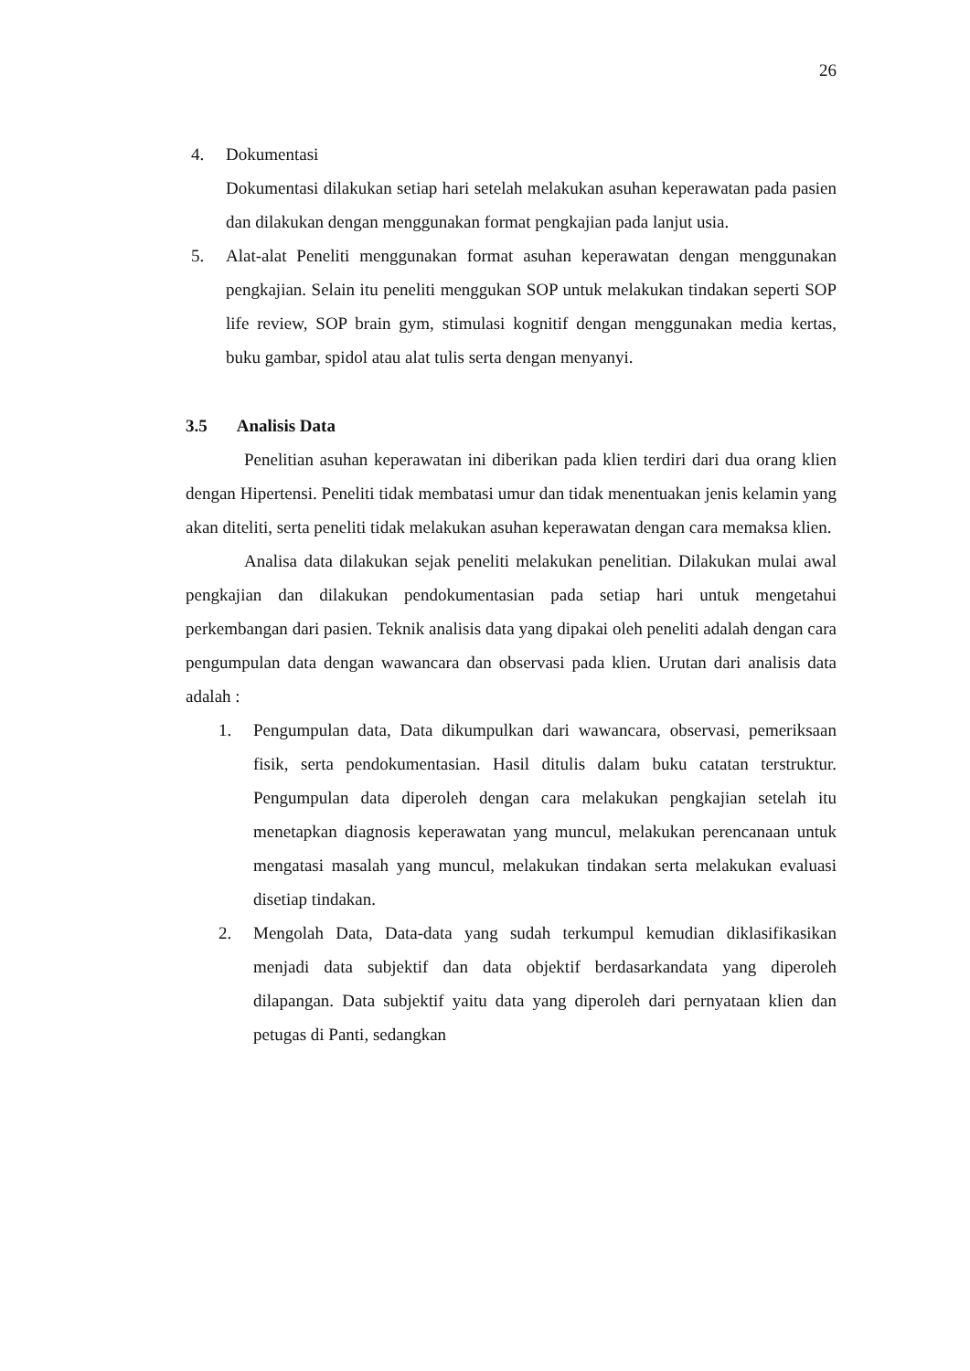26
4. Dokumentasi
Dokumentasi dilakukan setiap hari setelah melakukan asuhan keperawatan pada pasien dan dilakukan dengan menggunakan format pengkajian pada lanjut usia.
5. Alat-alat Peneliti menggunakan format asuhan keperawatan dengan menggunakan pengkajian. Selain itu peneliti menggukan SOP untuk melakukan tindakan seperti SOP life review, SOP brain gym, stimulasi kognitif dengan menggunakan media kertas, buku gambar, spidol atau alat tulis serta dengan menyanyi.
3.5 Analisis Data
Penelitian asuhan keperawatan ini diberikan pada klien terdiri dari dua orang klien dengan Hipertensi. Peneliti tidak membatasi umur dan tidak menentuakan jenis kelamin yang akan diteliti, serta peneliti tidak melakukan asuhan keperawatan dengan cara memaksa klien.
Analisa data dilakukan sejak peneliti melakukan penelitian. Dilakukan mulai awal pengkajian dan dilakukan pendokumentasian pada setiap hari untuk mengetahui perkembangan dari pasien. Teknik analisis data yang dipakai oleh peneliti adalah dengan cara pengumpulan data dengan wawancara dan observasi pada klien. Urutan dari analisis data adalah :
1. Pengumpulan data, Data dikumpulkan dari wawancara, observasi, pemeriksaan fisik, serta pendokumentasian. Hasil ditulis dalam buku catatan terstruktur. Pengumpulan data diperoleh dengan cara melakukan pengkajian setelah itu menetapkan diagnosis keperawatan yang muncul, melakukan perencanaan untuk mengatasi masalah yang muncul, melakukan tindakan serta melakukan evaluasi disetiap tindakan.
2. Mengolah Data, Data-data yang sudah terkumpul kemudian diklasifikasikan menjadi data subjektif dan data objektif berdasarkandata yang diperoleh dilapangan. Data subjektif yaitu data yang diperoleh dari pernyataan klien dan petugas di Panti, sedangkan